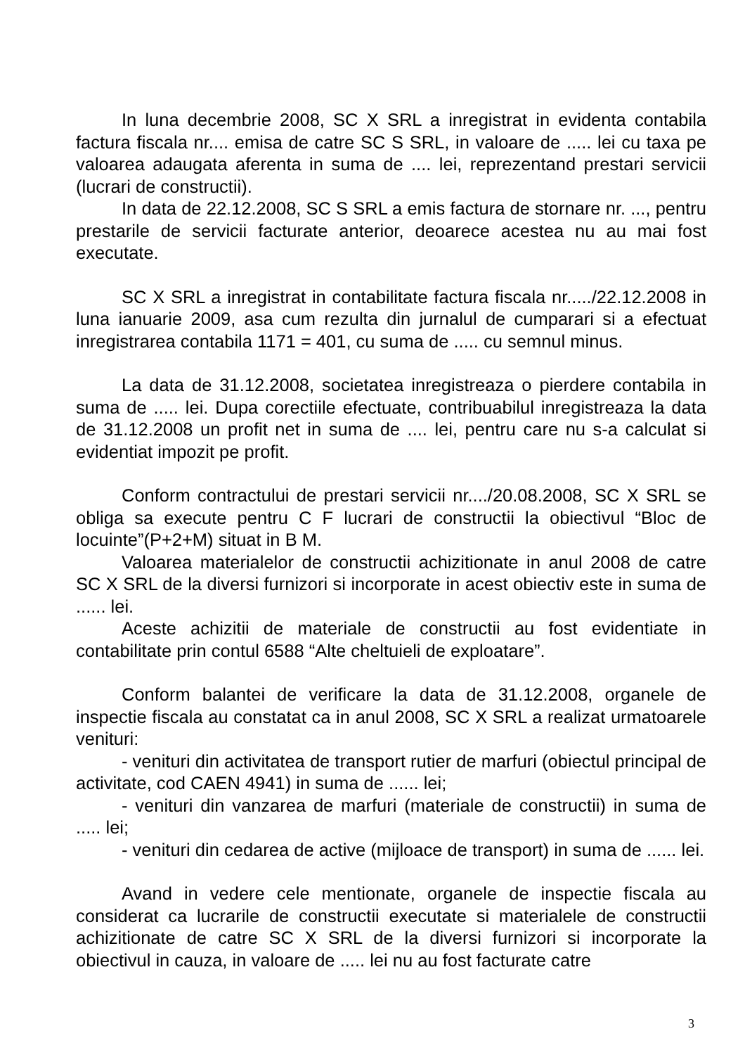In luna decembrie 2008, SC X SRL a inregistrat in evidenta contabila factura fiscala nr.... emisa de catre SC S SRL, in valoare de ..... lei cu taxa pe valoarea adaugata aferenta in suma de .... lei, reprezentand prestari servicii (lucrari de constructii).
In data de 22.12.2008, SC S SRL a emis factura de stornare nr. ..., pentru prestarile de servicii facturate anterior, deoarece acestea nu au mai fost executate.
SC X SRL a inregistrat in contabilitate factura fiscala nr...../22.12.2008 in luna ianuarie 2009, asa cum rezulta din jurnalul de cumparari si a efectuat inregistrarea contabila 1171 = 401, cu suma de ..... cu semnul minus.
La data de 31.12.2008, societatea inregistreaza o pierdere contabila in suma de ..... lei. Dupa corectiile efectuate, contribuabilul inregistreaza la data de 31.12.2008 un profit net in suma de .... lei, pentru care nu s-a calculat si evidentiat impozit pe profit.
Conform contractului de prestari servicii nr..../20.08.2008, SC X SRL se obliga sa execute pentru C F lucrari de constructii la obiectivul “Bloc de locuinte”(P+2+M) situat in B M.
Valoarea materialelor de constructii achizitionate in anul 2008 de catre SC X SRL de la diversi furnizori si incorporate in acest obiectiv este in suma de ...... lei.
Aceste achizitii de materiale de constructii au fost evidentiate in contabilitate prin contul 6588 “Alte cheltuieli de exploatare”.
Conform balantei de verificare la data de 31.12.2008, organele de inspectie fiscala au constatat ca in anul 2008, SC X SRL a realizat urmatoarele venituri:
- venituri din activitatea de transport rutier de marfuri (obiectul principal de activitate, cod CAEN 4941) in suma de ...... lei;
- venituri din vanzarea de marfuri (materiale de constructii) in suma de ..... lei;
- venituri din cedarea de active (mijloace de transport) in suma de ...... lei.
Avand in vedere cele mentionate, organele de inspectie fiscala au considerat ca lucrarile de constructii executate si materialele de constructii achizitionate de catre SC X SRL de la diversi furnizori si incorporate la obiectivul in cauza, in valoare de ..... lei nu au fost facturate catre
3